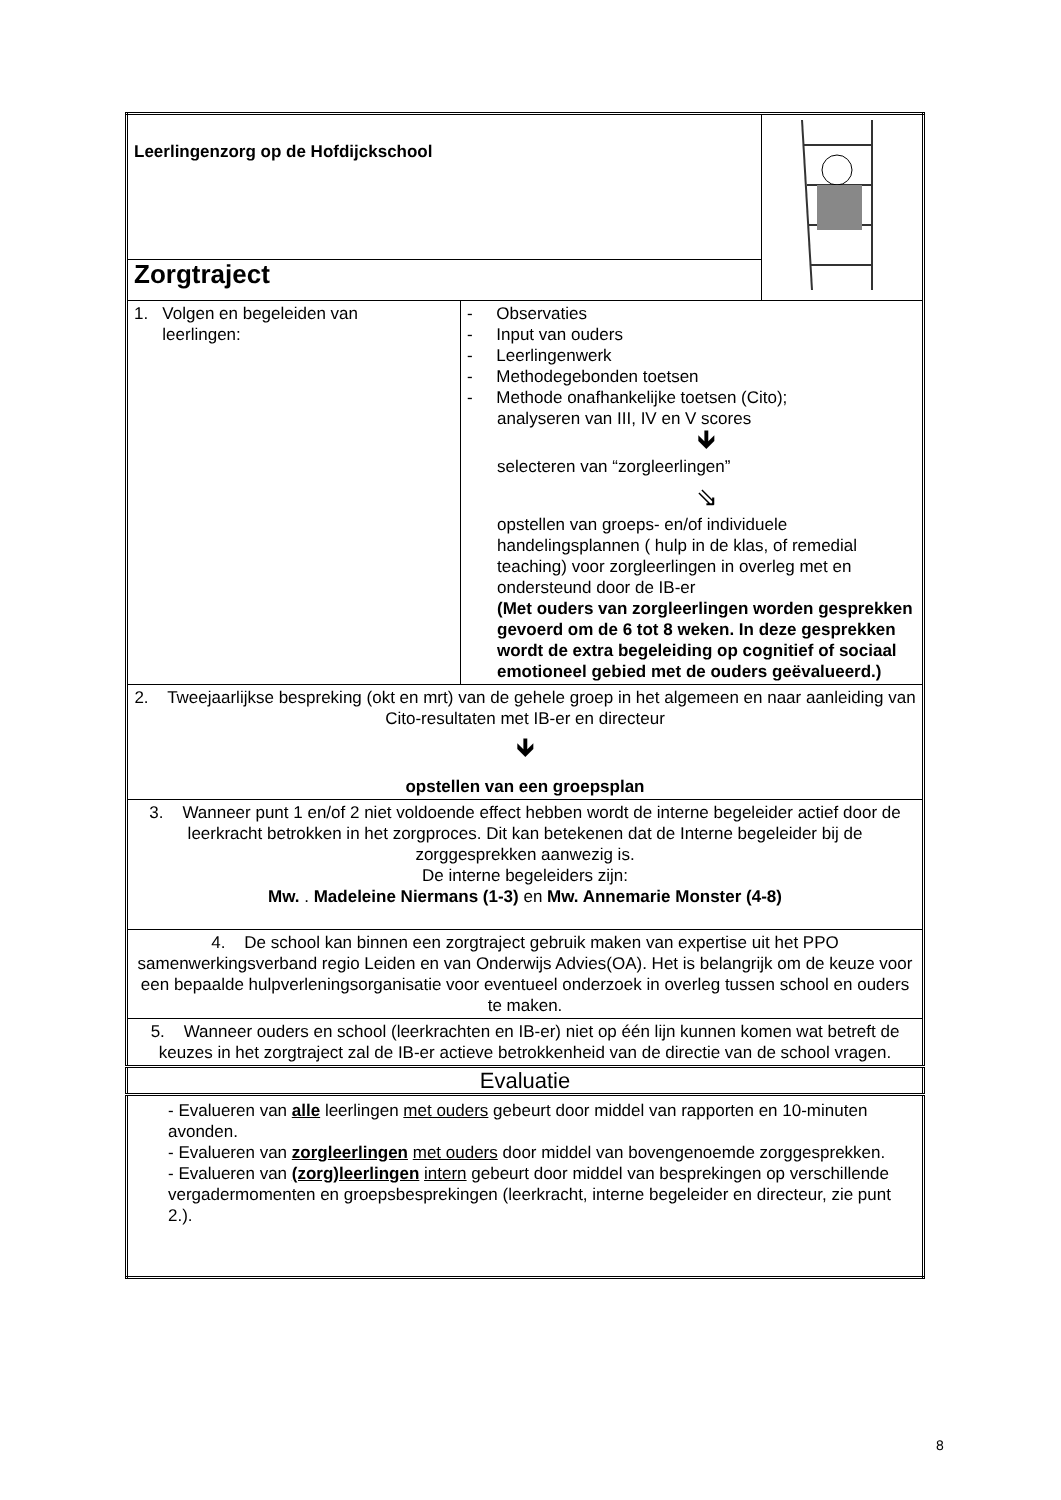| Leerlingenzorg op de Hofdijckschool | | |
| Zorgtraject | | |
| 1. Volgen en begeleiden van leerlingen: | - Observaties - Input van ouders - Leerlingenwerk - Methodegebonden toetsen - Methode onafhankelijke toetsen (Cito); analyseren van III, IV en V scores 🡻 selecteren van “zorgleerlingen” ⇘ opstellen van groeps- en/of individuele handelingsplannen ( hulp in de klas, of remedial teaching) voor zorgleerlingen in overleg met en ondersteund door de IB-er (Met ouders van zorgleerlingen worden gesprekken gevoerd om de 6 tot 8 weken. In deze gesprekken wordt de extra begeleiding op cognitief of sociaal emotioneel gebied met de ouders geëvalueerd.) | |
| 2. Tweejaarlijkse bespreking (okt en mrt) van de gehele groep in het algemeen en naar aanleiding van Cito-resultaten met IB-er en directeur 🡻 opstellen van een groepsplan | | |
| 3. Wanneer punt 1 en/of 2 niet voldoende effect hebben wordt de interne begeleider actief door de leerkracht betrokken in het zorgproces. Dit kan betekenen dat de Interne begeleider bij de zorggesprekken aanwezig is. De interne begeleiders zijn: Mw. . Madeleine Niermans (1-3) en Mw. Annemarie Monster (4-8) | | |
| 4. De school kan binnen een zorgtraject gebruik maken van expertise uit het PPO samenwerkingsverband regio Leiden en van Onderwijs Advies(OA). Het is belangrijk om de keuze voor een bepaalde hulpverleningsorganisatie voor eventueel onderzoek in overleg tussen school en ouders te maken. | | |
| 5. Wanneer ouders en school (leerkrachten en IB-er) niet op één lijn kunnen komen wat betreft de keuzes in het zorgtraject zal de IB-er actieve betrokkenheid van de directie van de school vragen. | | |
| Evaluatie | | |
| - Evalueren van alle leerlingen met ouders gebeurt door middel van rapporten en 10-minuten avonden. - Evalueren van zorgleerlingen met ouders door middel van bovengenoemde zorggesprekken. - Evalueren van (zorg)leerlingen intern gebeurt door middel van besprekingen op verschillende vergadermomenten en groepsbesprekingen (leerkracht, interne begeleider en directeur, zie punt 2.). | | |
8